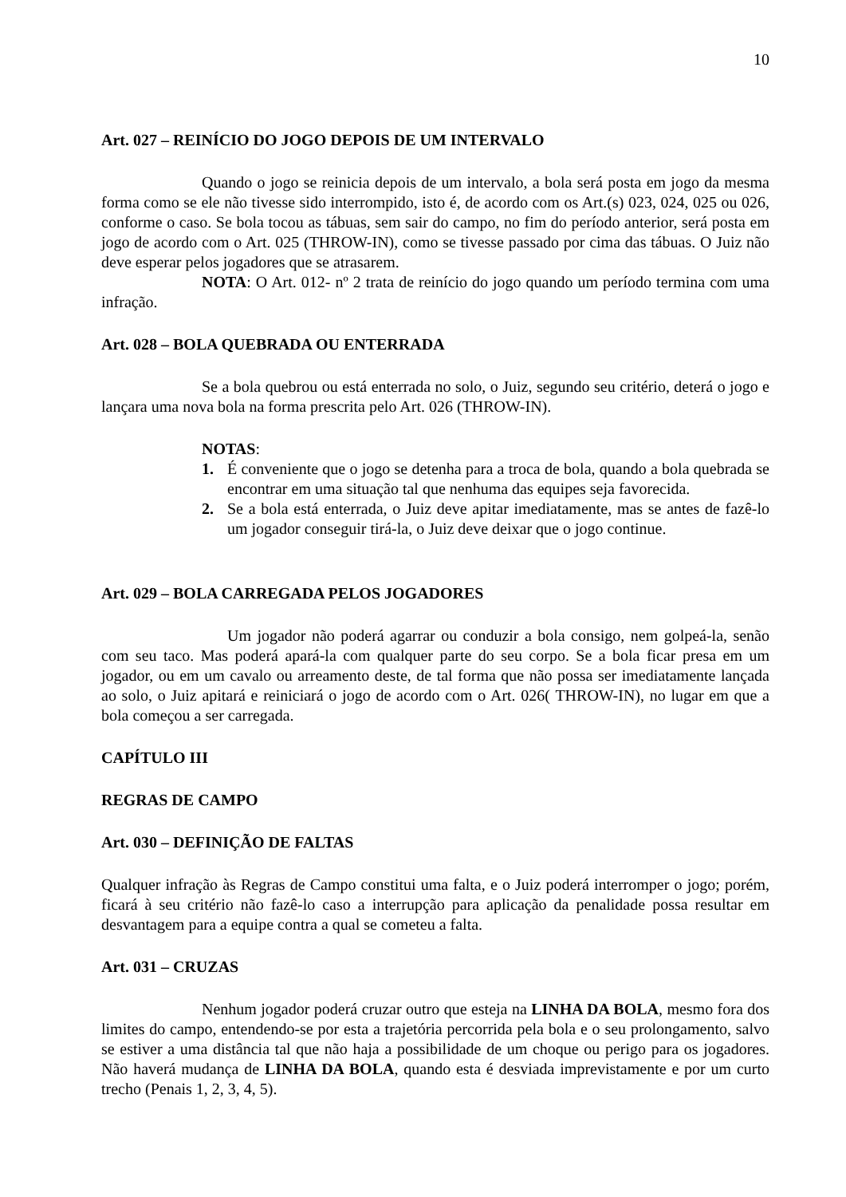10
Art. 027 – REINÍCIO DO JOGO DEPOIS DE UM INTERVALO
Quando o jogo se reinicia depois de um intervalo, a bola será posta em jogo da mesma forma como se ele não tivesse sido interrompido, isto é, de acordo com os Art.(s) 023, 024, 025 ou 026, conforme o caso. Se bola tocou as tábuas, sem sair do campo, no fim do período anterior, será posta em jogo de acordo com o Art. 025 (THROW-IN), como se tivesse passado por cima das tábuas. O Juiz não deve esperar pelos jogadores que se atrasarem.
NOTA: O Art. 012- nº 2 trata de reinício do jogo quando um período termina com uma infração.
Art. 028 – BOLA QUEBRADA OU ENTERRADA
Se a bola quebrou ou está enterrada no solo, o Juiz, segundo seu critério, deterá o jogo e lançara uma nova bola na forma prescrita pelo Art. 026 (THROW-IN).
NOTAS:
1. É conveniente que o jogo se detenha para a troca de bola, quando a bola quebrada se encontrar em uma situação tal que nenhuma das equipes seja favorecida.
2. Se a bola está enterrada, o Juiz deve apitar imediatamente, mas se antes de fazê-lo um jogador conseguir tirá-la, o Juiz deve deixar que o jogo continue.
Art. 029 – BOLA CARREGADA PELOS JOGADORES
Um jogador não poderá agarrar ou conduzir a bola consigo, nem golpeá-la, senão com seu taco. Mas poderá apará-la com qualquer parte do seu corpo. Se a bola ficar presa em um jogador, ou em um cavalo ou arreamento deste, de tal forma que não possa ser imediatamente lançada ao solo, o Juiz apitará e reiniciará o jogo de acordo com o Art. 026( THROW-IN), no lugar em que a bola começou a ser carregada.
CAPÍTULO III
REGRAS DE CAMPO
Art. 030 – DEFINIÇÃO DE FALTAS
Qualquer infração às Regras de Campo constitui uma falta, e o Juiz poderá interromper o jogo; porém, ficará à seu critério não fazê-lo caso a interrupção para aplicação da penalidade possa resultar em desvantagem para a equipe contra a qual se cometeu a falta.
Art. 031 – CRUZAS
Nenhum jogador poderá cruzar outro que esteja na LINHA DA BOLA, mesmo fora dos limites do campo, entendendo-se por esta a trajetória percorrida pela bola e o seu prolongamento, salvo se estiver a uma distância tal que não haja a possibilidade de um choque ou perigo para os jogadores. Não haverá mudança de LINHA DA BOLA, quando esta é desviada imprevistamente e por um curto trecho (Penais 1, 2, 3, 4, 5).